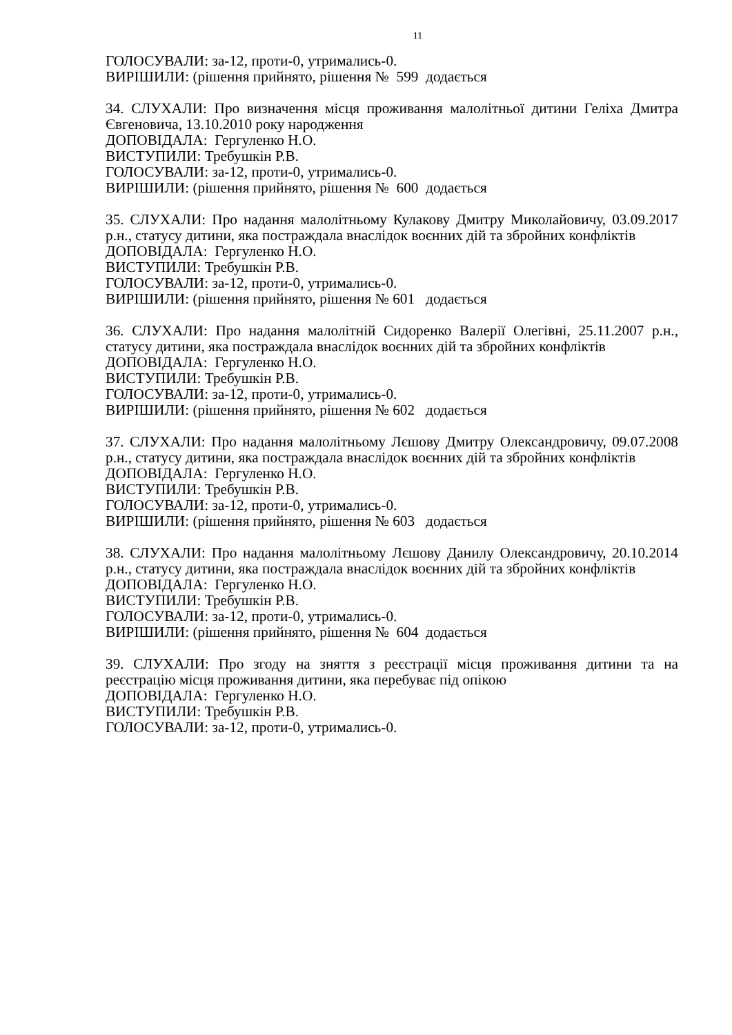11
ГОЛОСУВАЛИ: за-12, проти-0, утримались-0.
ВИРІШИЛИ: (рішення прийнято, рішення № 599 додається
34. СЛУХАЛИ: Про визначення місця проживання малолітньої дитини Геліха Дмитра Євгеновича, 13.10.2010 року народження
ДОПОВІДАЛА: Гергуленко Н.О.
ВИСТУПИЛИ: Требушкін Р.В.
ГОЛОСУВАЛИ: за-12, проти-0, утримались-0.
ВИРІШИЛИ: (рішення прийнято, рішення № 600 додається
35. СЛУХАЛИ: Про надання малолітньому Кулакову Дмитру Миколайовичу, 03.09.2017 р.н., статусу дитини, яка постраждала внаслідок воєнних дій та збройних конфліктів
ДОПОВІДАЛА: Гергуленко Н.О.
ВИСТУПИЛИ: Требушкін Р.В.
ГОЛОСУВАЛИ: за-12, проти-0, утримались-0.
ВИРІШИЛИ: (рішення прийнято, рішення № 601 додається
36. СЛУХАЛИ: Про надання малолітній Сидоренко Валерії Олегівні, 25.11.2007 р.н., статусу дитини, яка постраждала внаслідок воєнних дій та збройних конфліктів
ДОПОВІДАЛА: Гергуленко Н.О.
ВИСТУПИЛИ: Требушкін Р.В.
ГОЛОСУВАЛИ: за-12, проти-0, утримались-0.
ВИРІШИЛИ: (рішення прийнято, рішення № 602 додається
37. СЛУХАЛИ: Про надання малолітньому Лєшову Дмитру Олександровичу, 09.07.2008 р.н., статусу дитини, яка постраждала внаслідок воєнних дій та збройних конфліктів
ДОПОВІДАЛА: Гергуленко Н.О.
ВИСТУПИЛИ: Требушкін Р.В.
ГОЛОСУВАЛИ: за-12, проти-0, утримались-0.
ВИРІШИЛИ: (рішення прийнято, рішення № 603 додається
38. СЛУХАЛИ: Про надання малолітньому Лєшову Данилу Олександровичу, 20.10.2014 р.н., статусу дитини, яка постраждала внаслідок воєнних дій та збройних конфліктів
ДОПОВІДАЛА: Гергуленко Н.О.
ВИСТУПИЛИ: Требушкін Р.В.
ГОЛОСУВАЛИ: за-12, проти-0, утримались-0.
ВИРІШИЛИ: (рішення прийнято, рішення № 604 додається
39. СЛУХАЛИ: Про згоду на зняття з реєстрації місця проживання дитини та на реєстрацію місця проживання дитини, яка перебуває під опікою
ДОПОВІДАЛА: Гергуленко Н.О.
ВИСТУПИЛИ: Требушкін Р.В.
ГОЛОСУВАЛИ: за-12, проти-0, утримались-0.